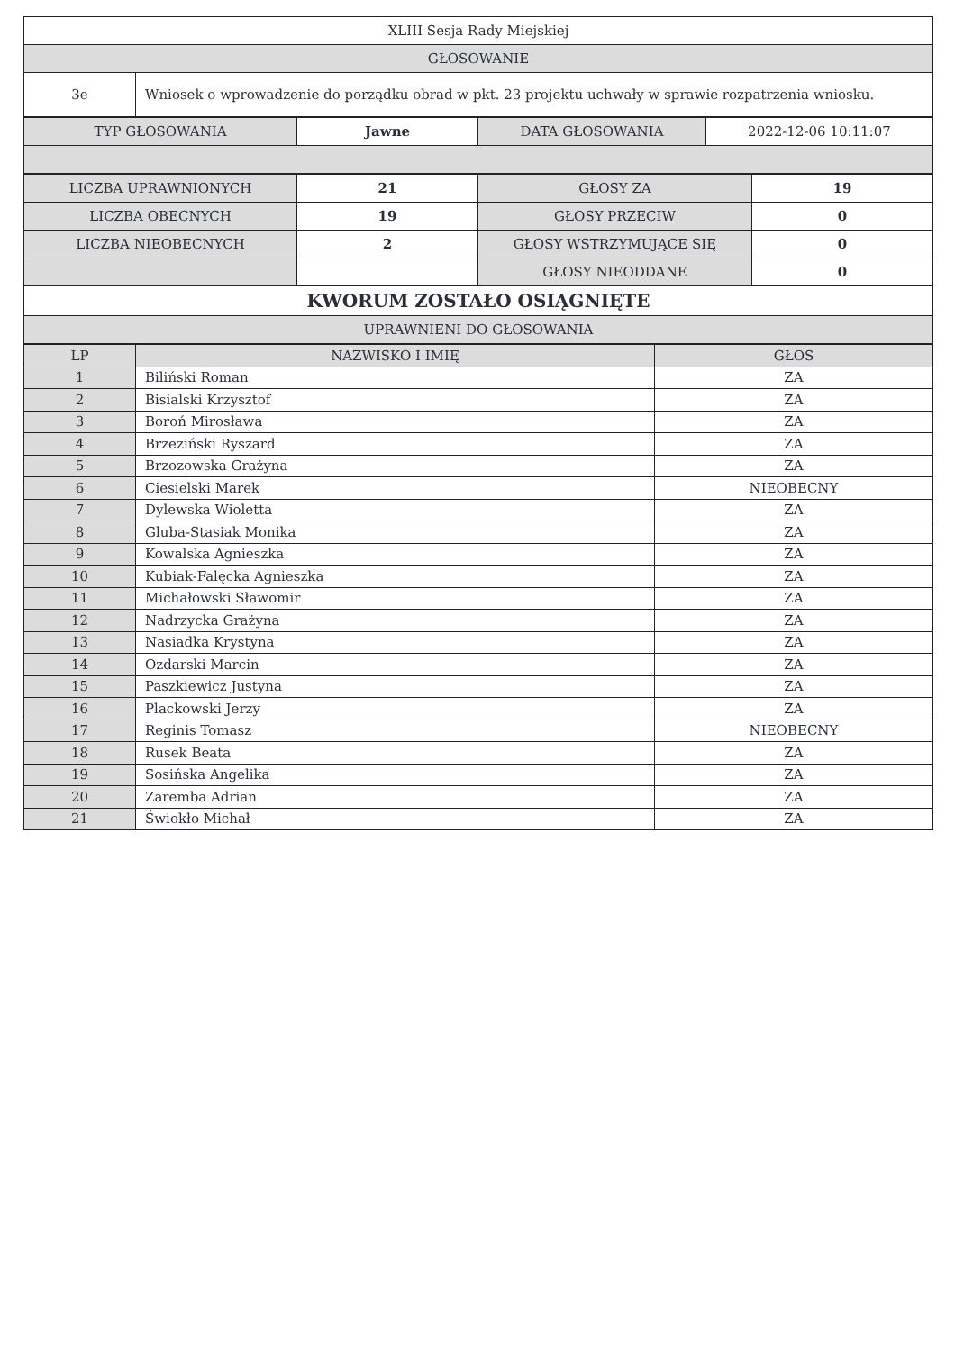| XLIII Sesja Rady Miejskiej | |
| GŁOSOWANIE | |
| 3e | Wniosek o wprowadzenie do porządku obrad w pkt. 23 projektu uchwały w sprawie rozpatrzenia wniosku. |
| TYP GŁOSOWANIA | Jawne | DATA GŁOSOWANIA | 2022-12-06 10:11:07 |
| LICZBA UPRAWNIONYCH | 21 | GŁOSY ZA | 19 |
| LICZBA OBECNYCH | 19 | GŁOSY PRZECIW | 0 |
| LICZBA NIEOBECNYCH | 2 | GŁOSY WSTRZYMUJĄCE SIĘ | 0 |
| | | GŁOSY NIEODDANE | 0 |
| KWORUM ZOSTAŁO OSIĄGNIĘTE | | | |
| UPRAWNIENI DO GŁOSOWANIA | | | |
| LP | NAZWISKO I IMIĘ | GŁOS |
| --- | --- | --- |
| 1 | Biliński Roman | ZA |
| 2 | Bisialski Krzysztof | ZA |
| 3 | Boroń Mirosława | ZA |
| 4 | Brzeziński Ryszard | ZA |
| 5 | Brzozowska Grażyna | ZA |
| 6 | Ciesielski Marek | NIEOBECNY |
| 7 | Dylewska Wioletta | ZA |
| 8 | Gluba-Stasiak Monika | ZA |
| 9 | Kowalska Agnieszka | ZA |
| 10 | Kubiak-Falęcka Agnieszka | ZA |
| 11 | Michałowski Sławomir | ZA |
| 12 | Nadrzycka Grażyna | ZA |
| 13 | Nasiadka Krystyna | ZA |
| 14 | Ozdarski Marcin | ZA |
| 15 | Paszkiewicz Justyna | ZA |
| 16 | Plackowski Jerzy | ZA |
| 17 | Reginis Tomasz | NIEOBECNY |
| 18 | Rusek Beata | ZA |
| 19 | Sosińska Angelika | ZA |
| 20 | Zaremba Adrian | ZA |
| 21 | Świokło Michał | ZA |